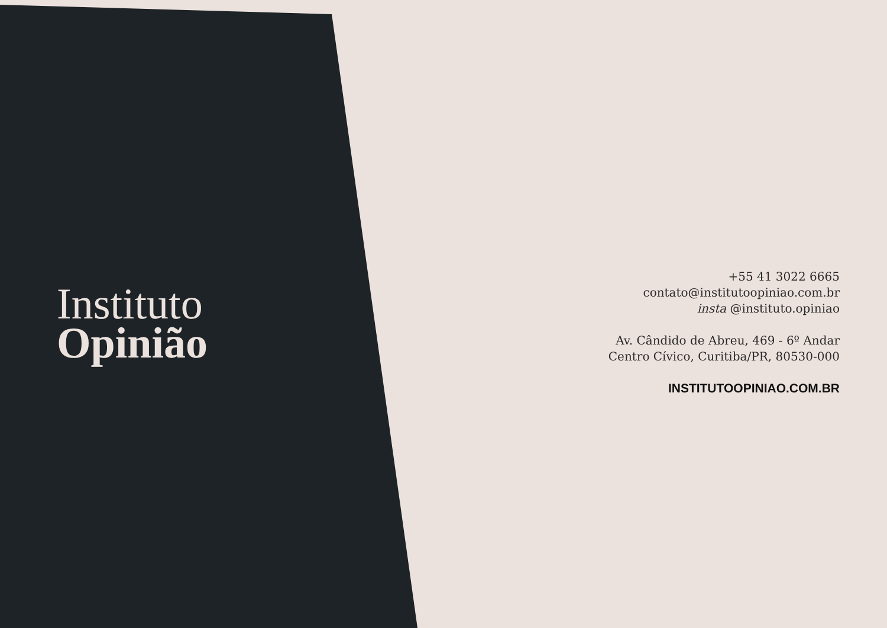Instituto
Opinião
+55 41 3022 6665
contato@institutoopiniao.com.br
insta @instituto.opiniao
Av. Cândido de Abreu, 469 - 6º Andar
Centro Cívico, Curitiba/PR, 80530-000
INSTITUTOOPINIAO.COM.BR